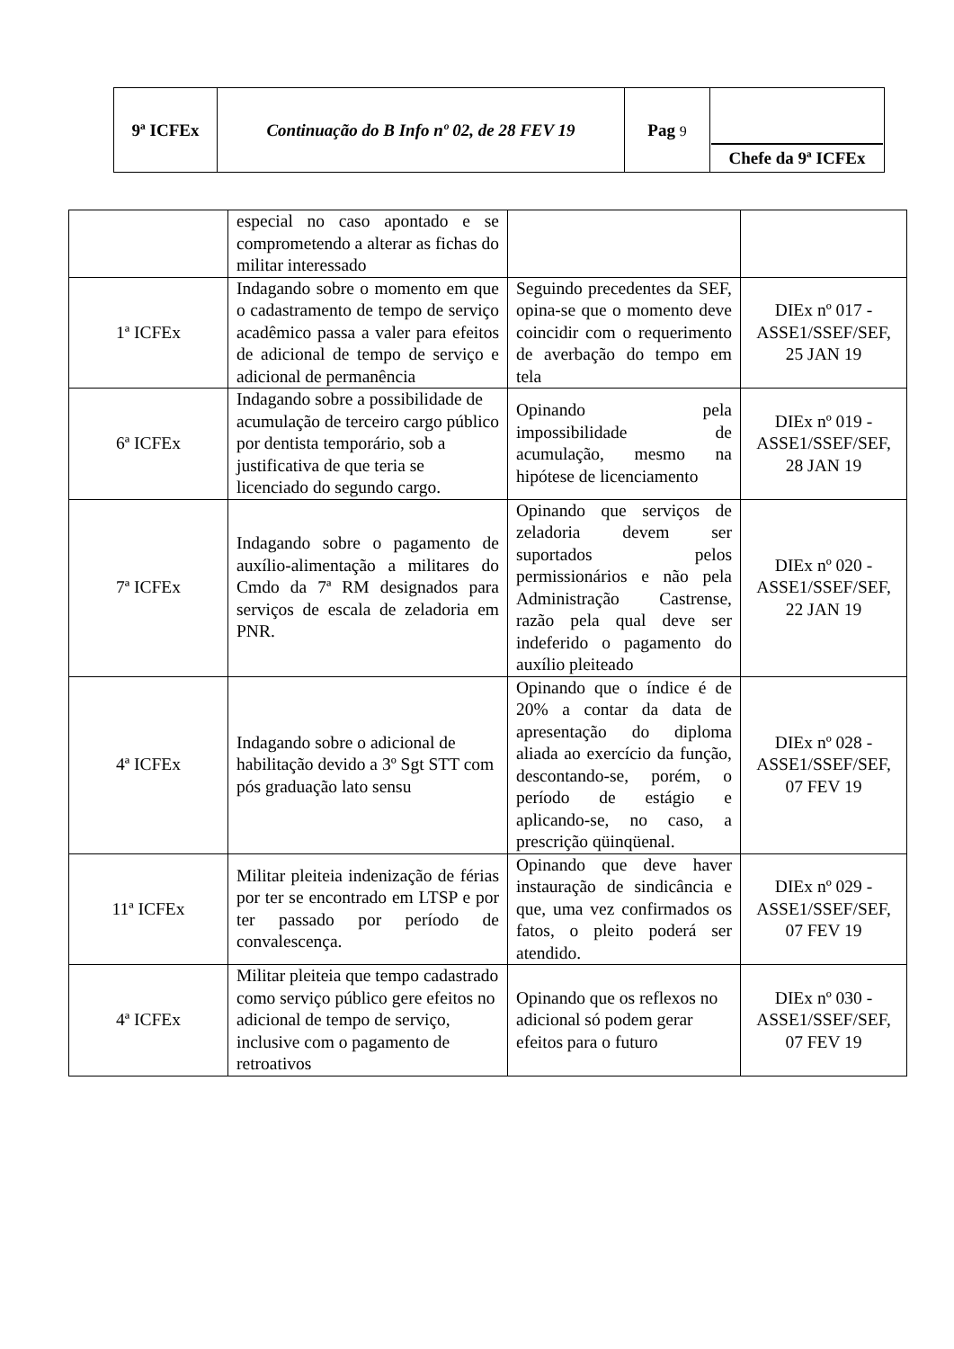| 9ª ICFEx | Continuação do B Info nº 02, de 28 FEV 19 | Pag 9 | Chefe da 9ª ICFEx |
| | especial no caso apontado e se comprometendo a alterar as fichas do militar interessado | | |
| 1ª ICFEx | Indagando sobre o momento em que o cadastramento de tempo de serviço acadêmico passa a valer para efeitos de adicional de tempo de serviço e adicional de permanência | Seguindo precedentes da SEF, opina-se que o momento deve coincidir com o requerimento de averbação do tempo em tela | DIEx nº 017 - ASSE1/SSEF/SEF, 25 JAN 19 |
| 6ª ICFEx | Indagando sobre a possibilidade de acumulação de terceiro cargo público por dentista temporário, sob a justificativa de que teria se licenciado do segundo cargo. | Opinando pela impossibilidade de acumulação, mesmo na hipótese de licenciamento | DIEx nº 019 - ASSE1/SSEF/SEF, 28 JAN 19 |
| 7ª ICFEx | Indagando sobre o pagamento de auxílio-alimentação a militares do Cmdo da 7ª RM designados para serviços de escala de zeladoria em PNR. | Opinando que serviços de zeladoria devem ser suportados pelos permissionários e não pela Administração Castrense, razão pela qual deve ser indeferido o pagamento do auxílio pleiteado | DIEx nº 020 - ASSE1/SSEF/SEF, 22 JAN 19 |
| 4ª ICFEx | Indagando sobre o adicional de habilitação devido a 3º Sgt STT com pós graduação lato sensu | Opinando que o índice é de 20% a contar da data de apresentação do diploma aliada ao exercício da função, descontando-se, porém, o período de estágio e aplicando-se, no caso, a prescrição qüinqüenal. | DIEx nº 028 - ASSE1/SSEF/SEF, 07 FEV 19 |
| 11ª ICFEx | Militar pleiteia indenização de férias por ter se encontrado em LTSP e por ter passado por período de convalescença. | Opinando que deve haver instauração de sindicância e que, uma vez confirmados os fatos, o pleito poderá ser atendido. | DIEx nº 029 - ASSE1/SSEF/SEF, 07 FEV 19 |
| 4ª ICFEx | Militar pleiteia que tempo cadastrado como serviço público gere efeitos no adicional de tempo de serviço, inclusive com o pagamento de retroativos | Opinando que os reflexos no adicional só podem gerar efeitos para o futuro | DIEx nº 030 - ASSE1/SSEF/SEF, 07 FEV 19 |